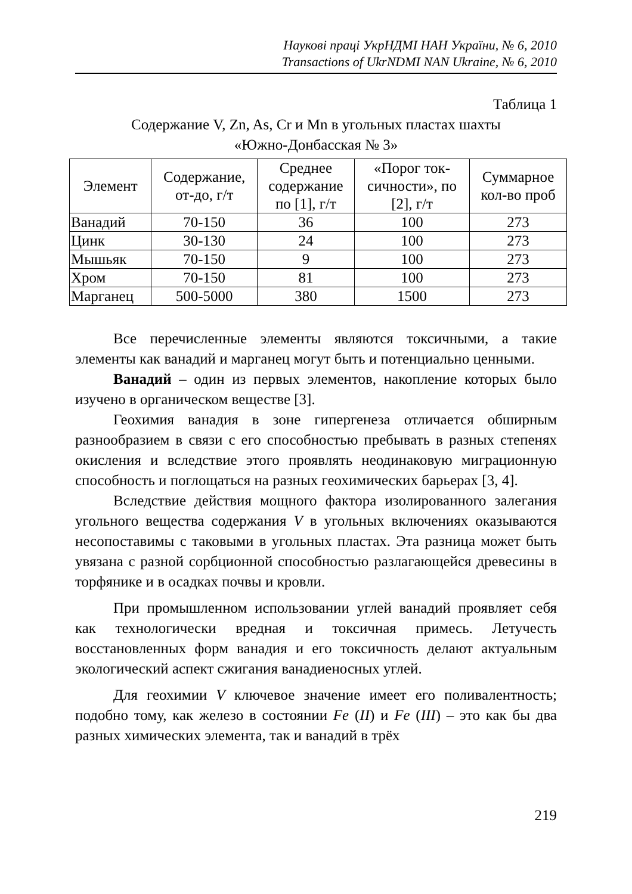Наукові праці УкрНДМІ НАН України, № 6, 2010
Transactions of UkrNDMI NAN Ukraine, № 6, 2010
Таблица 1
Содержание V, Zn, As, Cr и Mn в угольных пластах шахты
«Южно-Донбасская № 3»
| Элемент | Содержание, от-до, г/т | Среднее содержание по [1], г/т | «Порог ток- сичности», по [2], г/т | Суммарное кол-во проб |
| --- | --- | --- | --- | --- |
| Ванадий | 70-150 | 36 | 100 | 273 |
| Цинк | 30-130 | 24 | 100 | 273 |
| Мышьяк | 70-150 | 9 | 100 | 273 |
| Хром | 70-150 | 81 | 100 | 273 |
| Марганец | 500-5000 | 380 | 1500 | 273 |
Все перечисленные элементы являются токсичными, а такие элементы как ванадий и марганец могут быть и потенциально ценными.
Ванадий – один из первых элементов, накопление которых было изучено в органическом веществе [3].
Геохимия ванадия в зоне гипергенеза отличается обширным разнообразием в связи с его способностью пребывать в разных степенях окисления и вследствие этого проявлять неодинаковую миграционную способность и поглощаться на разных геохимических барьерах [3, 4].
Вследствие действия мощного фактора изолированного залегания угольного вещества содержания V в угольных включениях оказываются несопоставимы с таковыми в угольных пластах. Эта разница может быть увязана с разной сорбционной способностью разлагающейся древесины в торфянике и в осадках почвы и кровли.
При промышленном использовании углей ванадий проявляет себя как технологически вредная и токсичная примесь. Летучесть восстановленных форм ванадия и его токсичность делают актуальным экологический аспект сжигания ванадиеносных углей.
Для геохимии V ключевое значение имеет его поливалентность; подобно тому, как железо в состоянии Fe (II) и Fe (III) – это как бы два разных химических элемента, так и ванадий в трёх
219